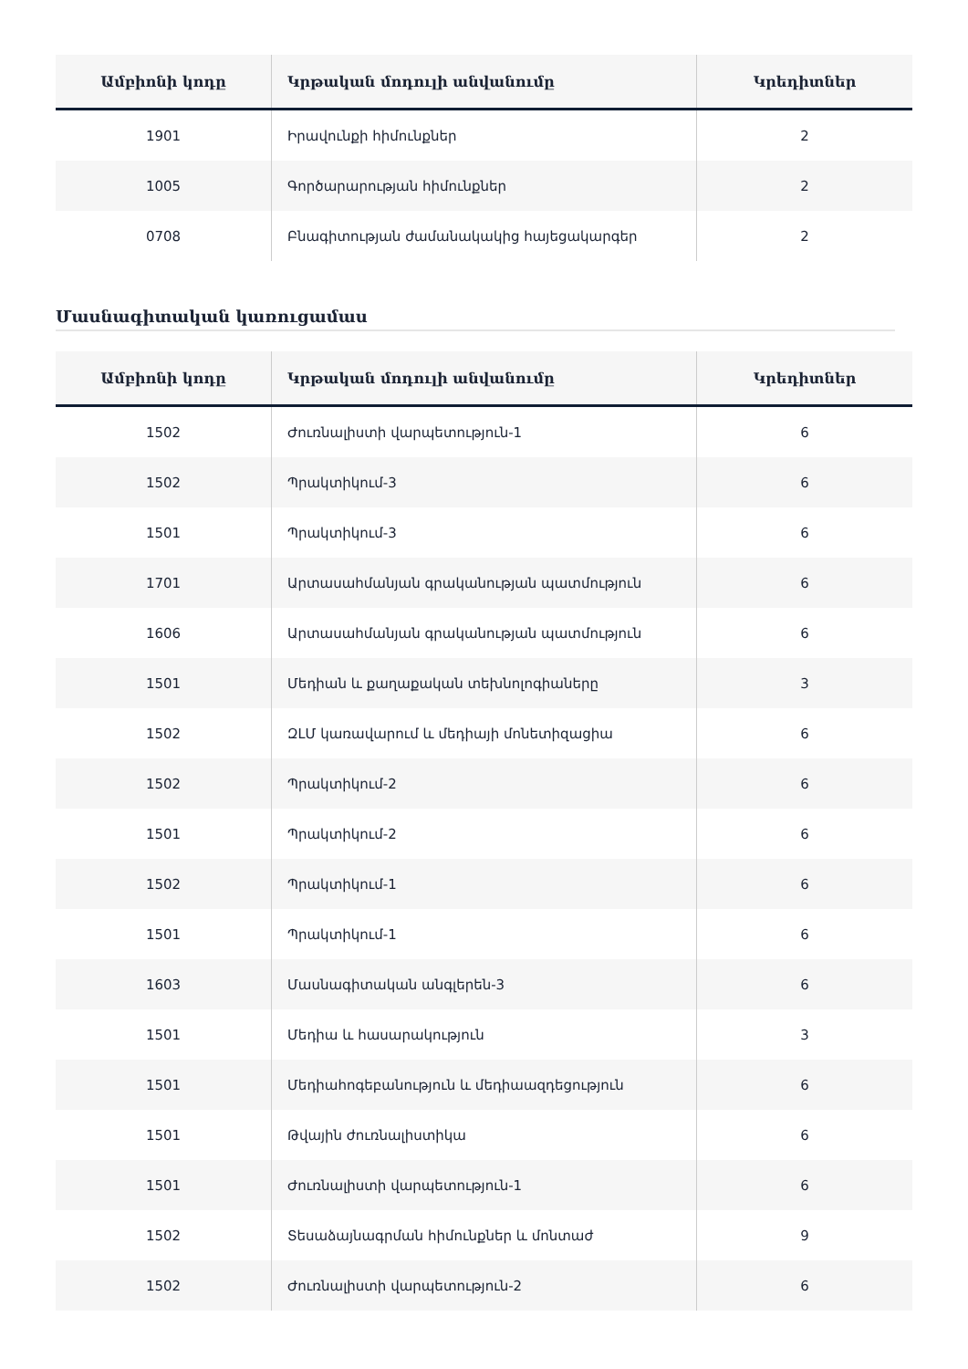| Ամբիոնի կոդը | Կրթական մոդուլի անվանումը | Կրեդիտներ |
| --- | --- | --- |
| 1901 | Իրավունքի հիմունքներ | 2 |
| 1005 | Գործարարության հիմունքներ | 2 |
| 0708 | Բնագիտության ժամանակակից հայեցակարգեր | 2 |
Մասնագիտական կառուցամաս
| Ամբիոնի կոդը | Կրթական մոդուլի անվանումը | Կրեդիտներ |
| --- | --- | --- |
| 1502 | Ժուռնալիստի վարպետություն-1 | 6 |
| 1502 | Պրակտիկում-3 | 6 |
| 1501 | Պրակտիկում-3 | 6 |
| 1701 | Արտասահմանյան գրականության պատմություն | 6 |
| 1606 | Արտասահմանյան գրականության պատմություն | 6 |
| 1501 | Մեդիան և քաղաքական տեխնոլոգիաները | 3 |
| 1502 | ԶԼՄ կառավարում և մեդիայի մոնետիզացիա | 6 |
| 1502 | Պրակտիկում-2 | 6 |
| 1501 | Պրակտիկում-2 | 6 |
| 1502 | Պրակտիկում-1 | 6 |
| 1501 | Պրակտիկում-1 | 6 |
| 1603 | Մասնագիտական անգլերեն-3 | 6 |
| 1501 | Մեդիա և հասարակություն | 3 |
| 1501 | Մեդիահոգեբանություն և մեդիաազդեցություն | 6 |
| 1501 | Թվային ժուռնալիստիկա | 6 |
| 1501 | Ժուռնալիստի վարպետություն-1 | 6 |
| 1502 | Տեսաձայնագրման հիմունքներ և մոնտաժ | 9 |
| 1502 | Ժուռնալիստի վարպետություն-2 | 6 |